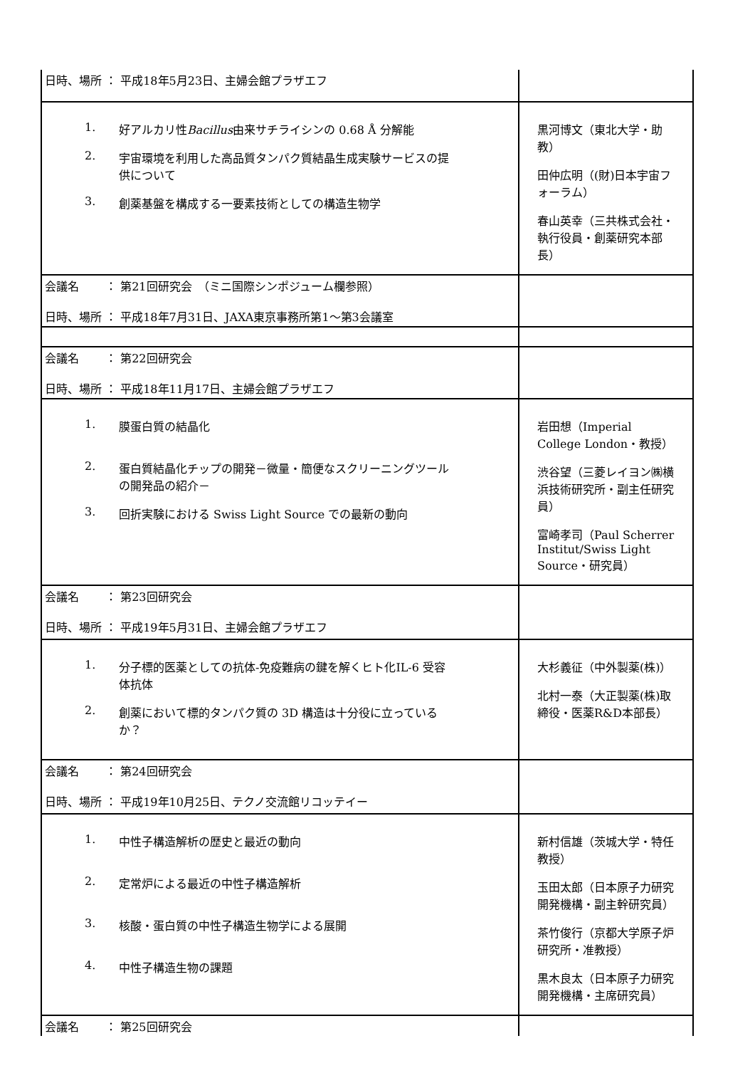| 日時、場所 ： 平成18年5月23日、主婦会館プラザエフ | |
| 1. 好アルカリ性 Bacillus 由来サチライシンの 0.68 Å 分解能 2. 宇宙環境を利用した高品質タンパク質結晶生成実験サービスの提供について 3. 創薬基盤を構成する一要素技術としての構造生物学 | 黒河博文（東北大学・助教） 田仲広明（(財)日本宇宙フォーラム） 春山英幸（三共株式会社・執行役員・創薬研究本部長） |
| 会議名 ： 第21回研究会 （ミニ国際シンポジューム欄参照） 日時、場所 ： 平成18年7月31日、JAXA東京事務所第1～第3会議室 | |
| 会議名 ： 第22回研究会 日時、場所 ： 平成18年11月17日、主婦会館プラザエフ | |
| 1. 膜蛋白質の結晶化 2. 蛋白質結晶化チップの開発－微量・簡便なスクリーニングツールの開発品の紹介－ 3. 回折実験における Swiss Light Source での最新の動向 | 岩田想（Imperial College London・教授） 渋谷望（三菱レイヨン㈱横浜技術研究所・副主任研究員） 富崎孝司（Paul Scherrer Institut/Swiss Light Source・研究員） |
| 会議名 ： 第23回研究会 日時、場所 ： 平成19年5月31日、主婦会館プラザエフ | |
| 1. 分子標的医薬としての抗体‐免疫難病の鍵を解くヒト化IL-6 受容体抗体 2. 創薬において標的タンパク質の 3D 構造は十分役に立っているか？ | 大杉義征（中外製薬(株)） 北村一泰（大正製薬(株)取締役・医薬R&D本部長） |
| 会議名 ： 第24回研究会 日時、場所 ： 平成19年10月25日、テクノ交流館リコッテイー | |
| 1. 中性子構造解析の歴史と最近の動向 2. 定常炉による最近の中性子構造解析 3. 核酸・蛋白質の中性子構造生物学による展開 4. 中性子構造生物の課題 | 新村信雄（茨城大学・特任教授） 玉田太郎（日本原子力研究開発機構・副主幹研究員） 茶竹俊行（京都大学原子炉研究所・准教授） 黒木良太（日本原子力研究開発機構・主席研究員） |
| 会議名 ： 第25回研究会 | |